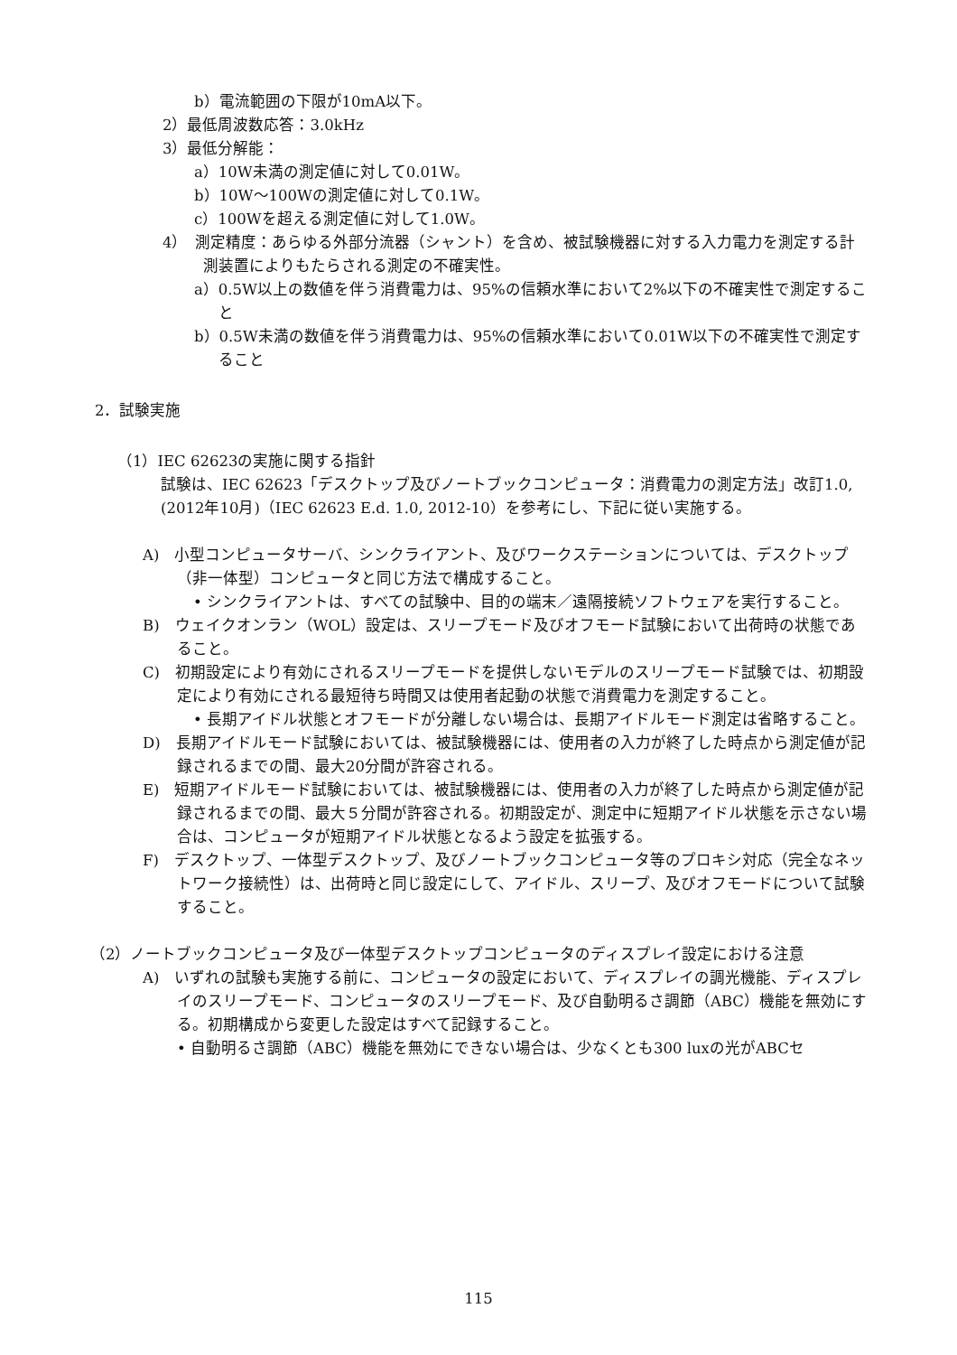b）電流範囲の下限が10mA以下。
2）最低周波数応答：3.0kHz
3）最低分解能：
a）10W未満の測定値に対して0.01W。
b）10W～100Wの測定値に対して0.1W。
c）100Wを超える測定値に対して1.0W。
4）　測定精度：あらゆる外部分流器（シャント）を含め、被試験機器に対する入力電力を測定する計測装置によりもたらされる測定の不確実性。
a）0.5W以上の数値を伴う消費電力は、95%の信頼水準において2%以下の不確実性で測定すること
b）0.5W未満の数値を伴う消費電力は、95%の信頼水準において0.01W以下の不確実性で測定すること
2．試験実施
（1）IEC 62623の実施に関する指針
試験は、IEC 62623「デスクトップ及びノートブックコンピュータ：消費電力の測定方法」改訂1.0,(2012年10月)（IEC 62623 E.d. 1.0, 2012-10）を参考にし、下記に従い実施する。
A)　小型コンピュータサーバ、シンクライアント、及びワークステーションについては、デスクトップ（非一体型）コンピュータと同じ方法で構成すること。
• シンクライアントは、すべての試験中、目的の端末／遠隔接続ソフトウェアを実行すること。
B)　ウェイクオンラン（WOL）設定は、スリープモード及びオフモード試験において出荷時の状態であること。
C)　初期設定により有効にされるスリープモードを提供しないモデルのスリープモード試験では、初期設定により有効にされる最短待ち時間又は使用者起動の状態で消費電力を測定すること。
• 長期アイドル状態とオフモードが分離しない場合は、長期アイドルモード測定は省略すること。
D)　長期アイドルモード試験においては、被試験機器には、使用者の入力が終了した時点から測定値が記録されるまでの間、最大20分間が許容される。
E)　短期アイドルモード試験においては、被試験機器には、使用者の入力が終了した時点から測定値が記録されるまでの間、最大５分間が許容される。初期設定が、測定中に短期アイドル状態を示さない場合は、コンピュータが短期アイドル状態となるよう設定を拡張する。
F)　デスクトップ、一体型デスクトップ、及びノートブックコンピュータ等のプロキシ対応（完全なネットワーク接続性）は、出荷時と同じ設定にして、アイドル、スリープ、及びオフモードについて試験すること。
（2）ノートブックコンピュータ及び一体型デスクトップコンピュータのディスプレイ設定における注意
A)　いずれの試験も実施する前に、コンピュータの設定において、ディスプレイの調光機能、ディスプレイのスリープモード、コンピュータのスリープモード、及び自動明るさ調節（ABC）機能を無効にする。初期構成から変更した設定はすべて記録すること。
• 自動明るさ調節（ABC）機能を無効にできない場合は、少なくとも300 luxの光がABCセ
115